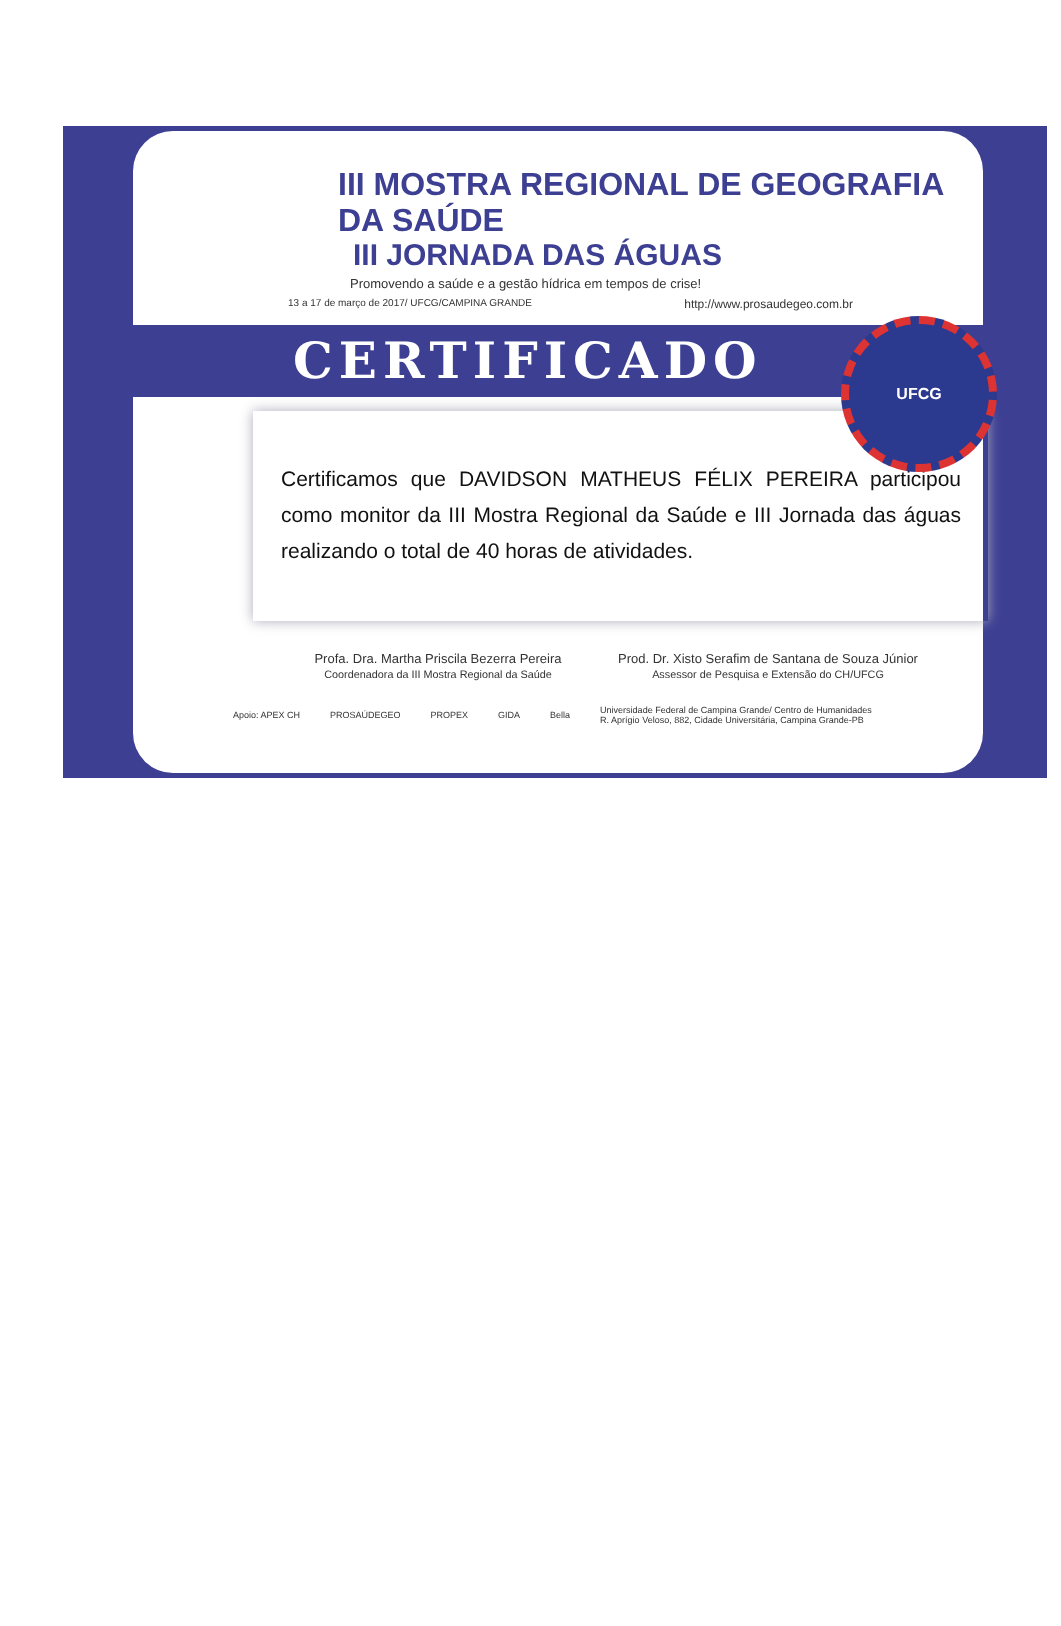III MOSTRA REGIONAL DE GEOGRAFIA DA SAÚDE
III JORNADA DAS ÁGUAS
Promovendo a saúde e a gestão hídrica em tempos de crise!
13 a 17 de março de 2017/ UFCG/CAMPINA GRANDE http://www.prosaudegeo.com.br
CERTIFICADO
Certificamos que DAVIDSON MATHEUS FÉLIX PEREIRA participou como monitor da III Mostra Regional da Saúde e III Jornada das águas realizando o total de 40 horas de atividades.
Profa. Dra. Martha Priscila Bezerra Pereira
Coordenadora da III Mostra Regional da Saúde
Prod. Dr. Xisto Serafim de Santana de Souza Júnior
Assessor de Pesquisa e Extensão do CH/UFCG
Apoio: APEX CH PROSAÚDEGEO PROPEX GIDA Bella Universidade Federal de Campina Grande/ Centro de Humanidades
R. Aprígio Veloso, 882, Cidade Universitária, Campina Grande-PB
UFCG